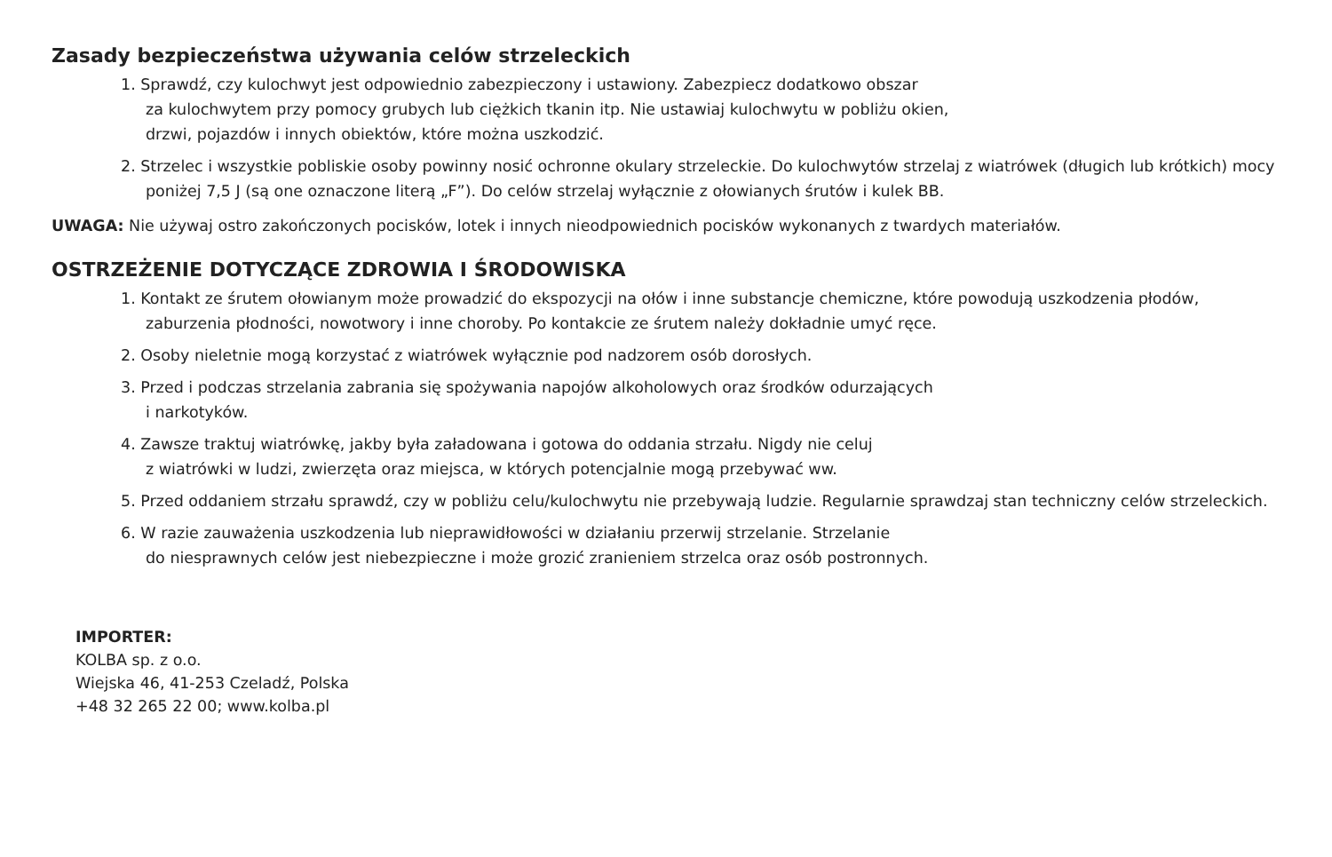Zasady bezpieczeństwa używania celów strzeleckich
1. Sprawdź, czy kulochwyt jest odpowiednio zabezpieczony i ustawiony. Zabezpiecz dodatkowo obszar
za kulochwytem przy pomocy grubych lub ciężkich tkanin itp. Nie ustawiaj kulochwytu w pobliżu okien,
drzwi, pojazdów i innych obiektów, które można uszkodzić.
2. Strzelec i wszystkie pobliskie osoby powinny nosić ochronne okulary strzeleckie. Do kulochwytów strzelaj z wiatrówek (długich lub krótkich) mocy poniżej 7,5 J (są one oznaczone literą „F”). Do celów strzelaj wyłącznie z ołowianych śrutów i kulek BB.
UWAGA: Nie używaj ostro zakończonych pocisków, lotek i innych nieodpowiednich pocisków wykonanych z twardych materiałów.
OSTRZEŻENIE DOTYCZĄCE ZDROWIA I ŚRODOWISKA
1. Kontakt ze śrutem ołowianym może prowadzić do ekspozycji na ołów i inne substancje chemiczne, które powodują uszkodzenia płodów, zaburzenia płodności, nowotwory i inne choroby. Po kontakcie ze śrutem należy dokładnie umyć ręce.
2. Osoby nieletnie mogą korzystać z wiatrówek wyłącznie pod nadzorem osób dorosłych.
3. Przed i podczas strzelania zabrania się spożywania napojów alkoholowych oraz środków odurzających
i narkotyków.
4. Zawsze traktuj wiatrówkę, jakby była załadowana i gotowa do oddania strzału. Nigdy nie celuj
z wiatrówki w ludzi, zwierzęta oraz miejsca, w których potencjalnie mogą przebywać ww.
5. Przed oddaniem strzału sprawdź, czy w pobliżu celu/kulochwytu nie przebywają ludzie. Regularnie sprawdzaj stan techniczny celów strzeleckich.
6. W razie zauważenia uszkodzenia lub nieprawidłowości w działaniu przerwij strzelanie. Strzelanie
do niesprawnych celów jest niebezpieczne i może grozić zranieniem strzelca oraz osób postronnych.
IMPORTER:
KOLBA sp. z o.o.
Wiejska 46, 41-253 Czeladź, Polska
+48 32 265 22 00; www.kolba.pl